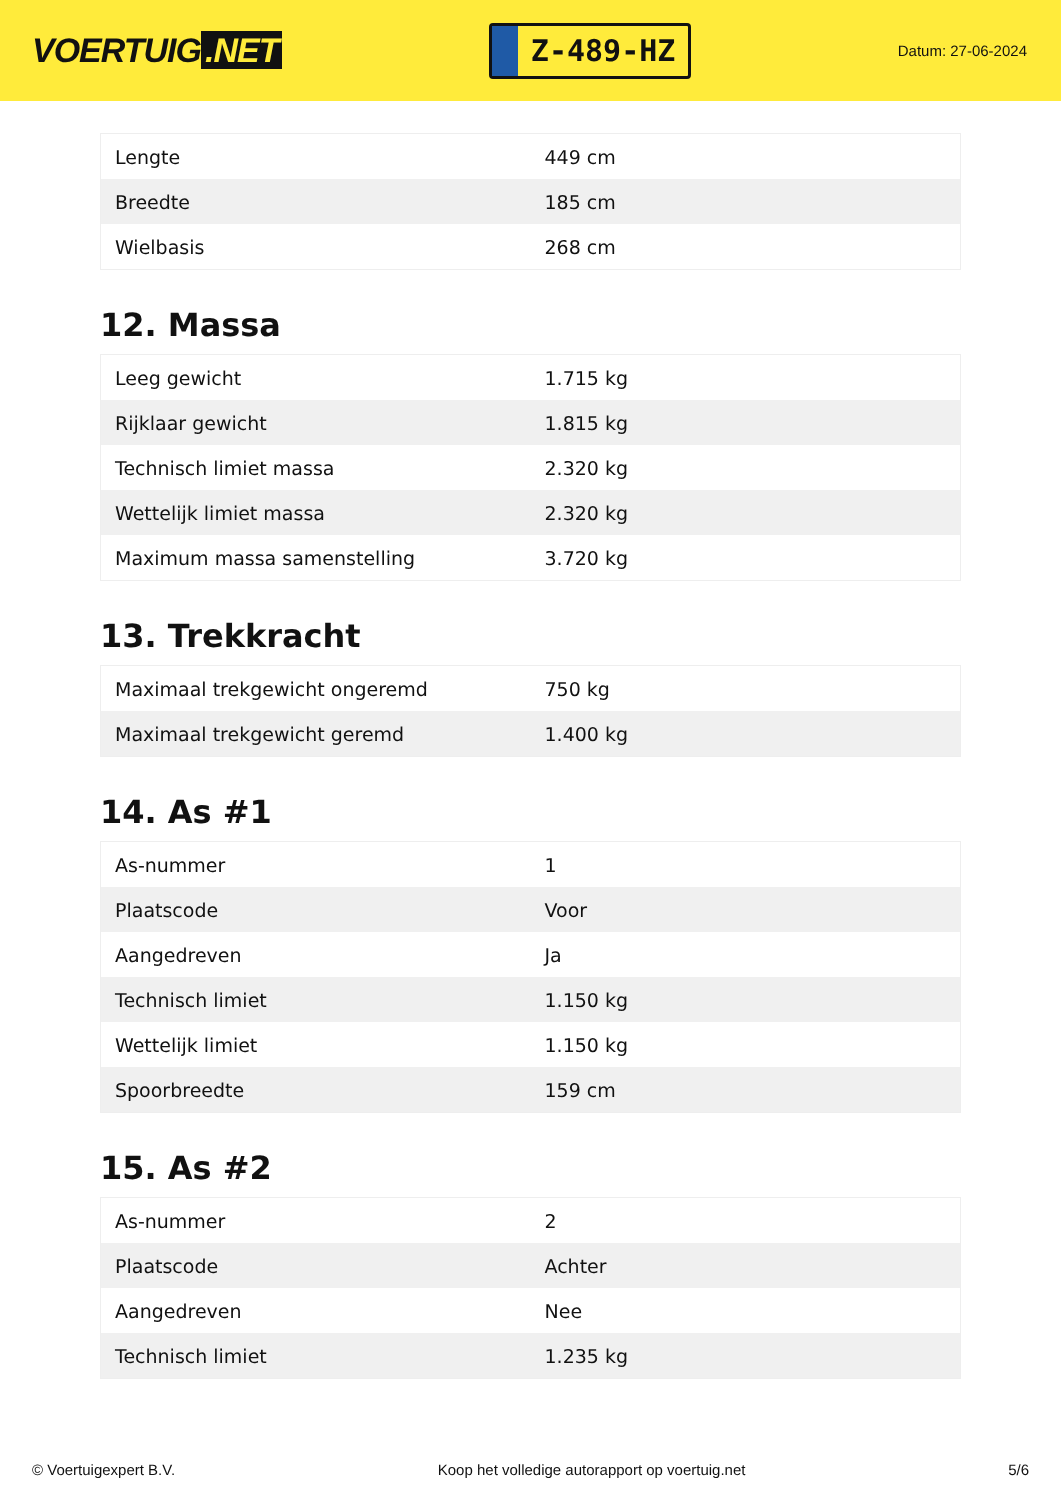VOERTUIG.NET
Z-489-HZ
Datum: 27-06-2024
| Lengte | 449 cm |
| Breedte | 185 cm |
| Wielbasis | 268 cm |
12. Massa
| Leeg gewicht | 1.715 kg |
| Rijklaar gewicht | 1.815 kg |
| Technisch limiet massa | 2.320 kg |
| Wettelijk limiet massa | 2.320 kg |
| Maximum massa samenstelling | 3.720 kg |
13. Trekkracht
| Maximaal trekgewicht ongeremd | 750 kg |
| Maximaal trekgewicht geremd | 1.400 kg |
14. As #1
| As-nummer | 1 |
| Plaatscode | Voor |
| Aangedreven | Ja |
| Technisch limiet | 1.150 kg |
| Wettelijk limiet | 1.150 kg |
| Spoorbreedte | 159 cm |
15. As #2
| As-nummer | 2 |
| Plaatscode | Achter |
| Aangedreven | Nee |
| Technisch limiet | 1.235 kg |
© Voertuigexpert B.V. Koop het volledige autorapport op voertuig.net 5/6